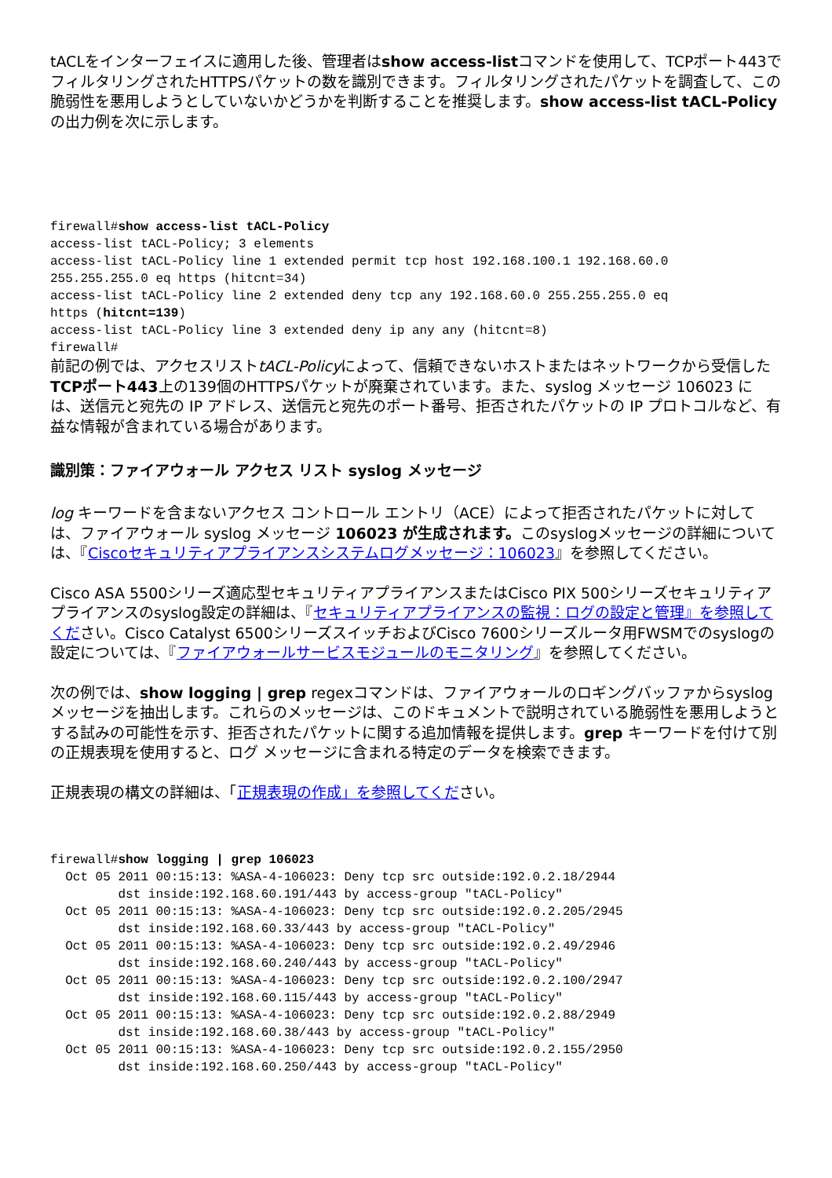tACLをインターフェイスに適用した後、管理者はshow access-listコマンドを使用して、TCPポート443でフィルタリングされたHTTPSパケットの数を識別できます。フィルタリングされたパケットを調査して、この脆弱性を悪用しようとしていないかどうかを判断することを推奨します。show access-list tACL-Policyの出力例を次に示します。
firewall#show access-list tACL-Policy
access-list tACL-Policy; 3 elements
access-list tACL-Policy line 1 extended permit tcp host 192.168.100.1 192.168.60.0
255.255.255.0 eq https (hitcnt=34)
access-list tACL-Policy line 2 extended deny tcp any 192.168.60.0 255.255.255.0 eq
https (hitcnt=139)
access-list tACL-Policy line 3 extended deny ip any any (hitcnt=8)
firewall#
前記の例では、アクセスリストtACL-Policyによって、信頼できないホストまたはネットワークから受信したTCPポート443上の139個のHTTPSパケットが廃棄されています。また、syslog メッセージ 106023 には、送信元と宛先の IP アドレス、送信元と宛先のポート番号、拒否されたパケットの IP プロトコルなど、有益な情報が含まれている場合があります。
識別策：ファイアウォール アクセス リスト syslog メッセージ
log キーワードを含まないアクセス コントロール エントリ（ACE）によって拒否されたパケットに対しては、ファイアウォール syslog メッセージ 106023 が生成されます。このsyslogメッセージの詳細については、『Ciscoセキュリティアプライアンスシステムログメッセージ：106023』を参照してください。
Cisco ASA 5500シリーズ適応型セキュリティアプライアンスまたはCisco PIX 500シリーズセキュリティアプライアンスのsyslog設定の詳細は、『セキュリティアプライアンスの監視：ログの設定と管理』を参照してください。Cisco Catalyst 6500シリーズスイッチおよびCisco 7600シリーズルータ用FWSMでのsyslogの設定については、『ファイアウォールサービスモジュールのモニタリング』を参照してください。
次の例では、show logging | grep regexコマンドは、ファイアウォールのロギングバッファからsyslogメッセージを抽出します。これらのメッセージは、このドキュメントで説明されている脆弱性を悪用しようとする試みの可能性を示す、拒否されたパケットに関する追加情報を提供します。grep キーワードを付けて別の正規表現を使用すると、ログ メッセージに含まれる特定のデータを検索できます。
正規表現の構文の詳細は、「正規表現の作成」を参照してください。
firewall#show logging | grep 106023
  Oct 05 2011 00:15:13: %ASA-4-106023: Deny tcp src outside:192.0.2.18/2944
         dst inside:192.168.60.191/443 by access-group "tACL-Policy"
  Oct 05 2011 00:15:13: %ASA-4-106023: Deny tcp src outside:192.0.2.205/2945
         dst inside:192.168.60.33/443 by access-group "tACL-Policy"
  Oct 05 2011 00:15:13: %ASA-4-106023: Deny tcp src outside:192.0.2.49/2946
         dst inside:192.168.60.240/443 by access-group "tACL-Policy"
  Oct 05 2011 00:15:13: %ASA-4-106023: Deny tcp src outside:192.0.2.100/2947
         dst inside:192.168.60.115/443 by access-group "tACL-Policy"
  Oct 05 2011 00:15:13: %ASA-4-106023: Deny tcp src outside:192.0.2.88/2949
         dst inside:192.168.60.38/443 by access-group "tACL-Policy"
  Oct 05 2011 00:15:13: %ASA-4-106023: Deny tcp src outside:192.0.2.155/2950
         dst inside:192.168.60.250/443 by access-group "tACL-Policy"